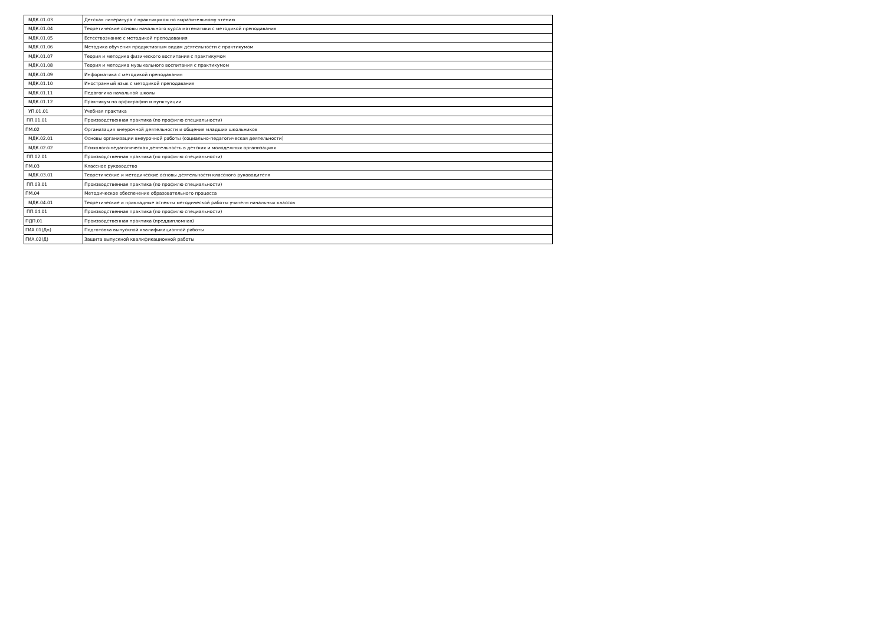| МДК.01.03 | Детская литература с практикумом по выразительному чтению |
| МДК.01.04 | Теоретические основы начального курса математики с методикой преподавания |
| МДК.01.05 | Естествознание с методикой преподавания |
| МДК.01.06 | Методика обучения продуктивным видам деятельности с практикумом |
| МДК.01.07 | Теория и методика физического воспитания с практикумом |
| МДК.01.08 | Теория и методика музыкального воспитания с практикумом |
| МДК.01.09 | Информатика с методикой преподавания |
| МДК.01.10 | Иностранный язык с методикой преподавания |
| МДК.01.11 | Педагогика начальной школы |
| МДК.01.12 | Практикум по орфографии и пунктуации |
| УП.01.01 | Учебная практика |
| ПП.01.01 | Производственная практика (по профилю специальности) |
| ПМ.02 | Организация внеурочной деятельности и общения младших школьников |
| МДК.02.01 | Основы организации внеурочной работы (социально-педагогическая деятельности) |
| МДК.02.02 | Психолого-педагогическая деятельность в детских и молодежных организациях |
| ПП.02.01 | Производственная практика (по профилю специальности) |
| ПМ.03 | Классное руководство |
| МДК.03.01 | Теоретические и методические основы деятельности классного руководителя |
| ПП.03.01 | Производственная практика (по профилю специальности) |
| ПМ.04 | Методическое обеспечение образовательного процесса |
| МДК.04.01 | Теоретические и прикладные аспекты методической работы учителя начальных классов |
| ПП.04.01 | Производственная практика (по профилю специальности) |
| ПДП.01 | Производственная практика (преддипломная) |
| ГИА.01(Дп) | Подготовка выпускной квалификационной работы |
| ГИА.02(Д) | Защита выпускной квалификационной работы |